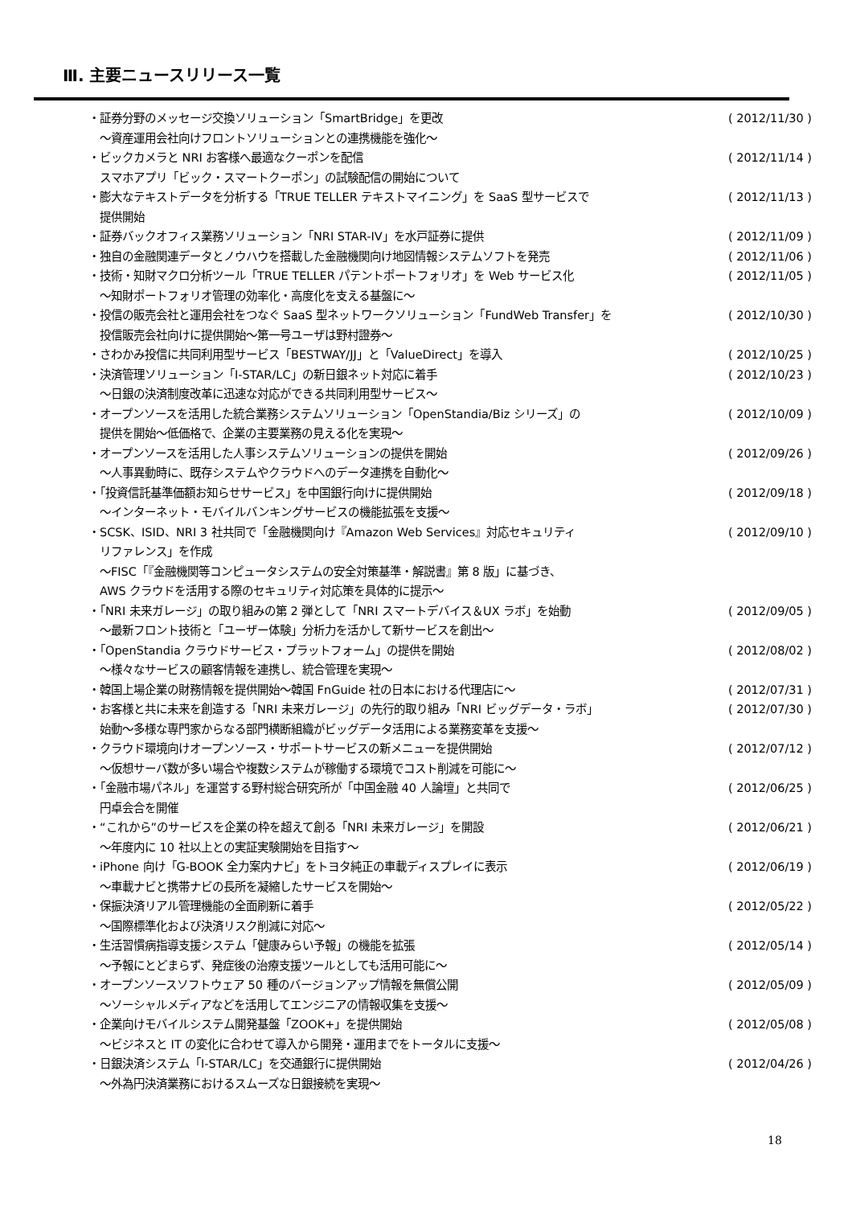Ⅲ. 主要ニュースリリース一覧
・証券分野のメッセージ交換ソリューション「SmartBridge」を更改
　～資産運用会社向けフロントソリューションとの連携機能を強化～
( 2012/11/30 )
・ビックカメラと NRI お客様へ最適なクーポンを配信
　スマホアプリ「ビック・スマートクーポン」の試験配信の開始について
( 2012/11/14 )
・膨大なテキストデータを分析する「TRUE TELLER テキストマイニング」を SaaS 型サービスで
　提供開始
( 2012/11/13 )
・証券バックオフィス業務ソリューション「NRI STAR-IV」を水戸証券に提供
( 2012/11/09 )
・独自の金融関連データとノウハウを搭載した金融機関向け地図情報システムソフトを発売
( 2012/11/06 )
・技術・知財マクロ分析ツール「TRUE TELLER パテントポートフォリオ」を Web サービス化
　～知財ポートフォリオ管理の効率化・高度化を支える基盤に～
( 2012/11/05 )
・投信の販売会社と運用会社をつなぐ SaaS 型ネットワークソリューション「FundWeb Transfer」を
　投信販売会社向けに提供開始～第一号ユーザは野村證券～
( 2012/10/30 )
・さわかみ投信に共同利用型サービス「BESTWAY/JJ」と「ValueDirect」を導入
( 2012/10/25 )
・決済管理ソリューション「I-STAR/LC」の新日銀ネット対応に着手
　～日銀の決済制度改革に迅速な対応ができる共同利用型サービス～
( 2012/10/23 )
・オープンソースを活用した統合業務システムソリューション「OpenStandia/Biz シリーズ」の
　提供を開始～低価格で、企業の主要業務の見える化を実現～
( 2012/10/09 )
・オープンソースを活用した人事システムソリューションの提供を開始
　～人事異動時に、既存システムやクラウドへのデータ連携を自動化～
( 2012/09/26 )
・「投資信託基準価額お知らせサービス」を中国銀行向けに提供開始
　～インターネット・モバイルバンキングサービスの機能拡張を支援～
( 2012/09/18 )
・SCSK、ISID、NRI 3 社共同で「金融機関向け『Amazon Web Services』対応セキュリティ
　リファレンス」を作成
　～FISC「『金融機関等コンピュータシステムの安全対策基準・解説書』第 8 版」に基づき、
　AWS クラウドを活用する際のセキュリティ対応策を具体的に提示～
( 2012/09/10 )
・「NRI 未来ガレージ」の取り組みの第 2 弾として「NRI スマートデバイス＆UX ラボ」を始動
　～最新フロント技術と「ユーザー体験」分析力を活かして新サービスを創出～
( 2012/09/05 )
・「OpenStandia クラウドサービス・プラットフォーム」の提供を開始
　～様々なサービスの顧客情報を連携し、統合管理を実現～
( 2012/08/02 )
・韓国上場企業の財務情報を提供開始～韓国 FnGuide 社の日本における代理店に～
( 2012/07/31 )
・お客様と共に未来を創造する「NRI 未来ガレージ」の先行的取り組み「NRI ビッグデータ・ラボ」
　始動～多様な専門家からなる部門横断組織がビッグデータ活用による業務変革を支援～
( 2012/07/30 )
・クラウド環境向けオープンソース・サポートサービスの新メニューを提供開始
　～仮想サーバ数が多い場合や複数システムが稼働する環境でコスト削減を可能に～
( 2012/07/12 )
・「金融市場パネル」を運営する野村総合研究所が「中国金融 40 人論壇」と共同で
　円卓会合を開催
( 2012/06/25 )
・“これから”のサービスを企業の枠を超えて創る「NRI 未来ガレージ」を開設
　～年度内に 10 社以上との実証実験開始を目指す～
( 2012/06/21 )
・iPhone 向け「G-BOOK 全力案内ナビ」をトヨタ純正の車載ディスプレイに表示
　～車載ナビと携帯ナビの長所を凝縮したサービスを開始～
( 2012/06/19 )
・保振決済リアル管理機能の全面刷新に着手
　～国際標準化および決済リスク削減に対応～
( 2012/05/22 )
・生活習慣病指導支援システム「健康みらい予報」の機能を拡張
　～予報にとどまらず、発症後の治療支援ツールとしても活用可能に～
( 2012/05/14 )
・オープンソースソフトウェア 50 種のバージョンアップ情報を無償公開
　～ソーシャルメディアなどを活用してエンジニアの情報収集を支援～
( 2012/05/09 )
・企業向けモバイルシステム開発基盤「ZOOK+」を提供開始
　～ビジネスと IT の変化に合わせて導入から開発・運用までをトータルに支援～
( 2012/05/08 )
・日銀決済システム「I-STAR/LC」を交通銀行に提供開始
　～外為円決済業務におけるスムーズな日銀接続を実現～
( 2012/04/26 )
18